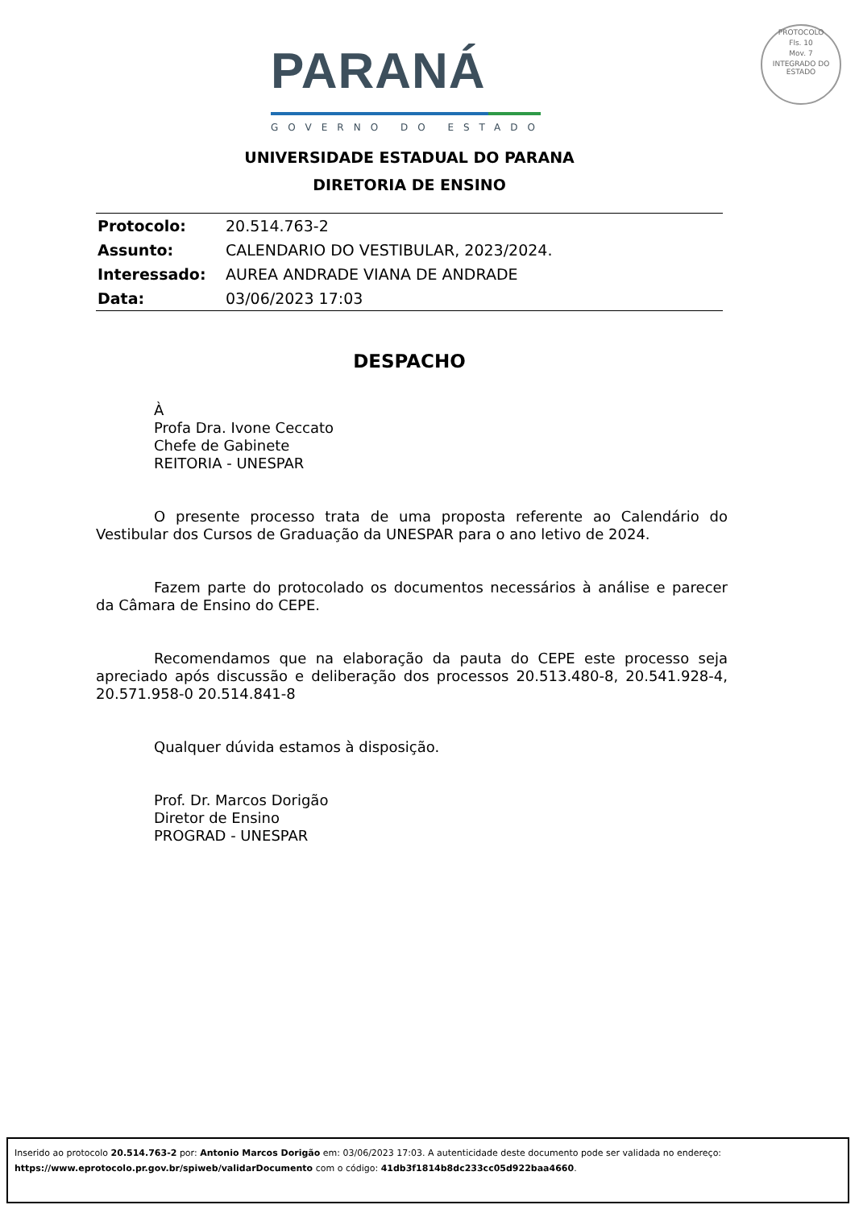PARANÁ
GOVERNO DO ESTADO
PROTOCOLO
Fls. 10
Mov. 7
INTEGRADO DO ESTADO
UNIVERSIDADE ESTADUAL DO PARANA
DIRETORIA DE ENSINO
| Protocolo: | 20.514.763-2 |
| Assunto: | CALENDARIO DO VESTIBULAR, 2023/2024. |
| Interessado: | AUREA ANDRADE VIANA DE ANDRADE |
| Data: | 03/06/2023 17:03 |
DESPACHO
À
Profa Dra. Ivone Ceccato
Chefe de Gabinete
REITORIA - UNESPAR
O presente processo trata de uma proposta referente ao Calendário do Vestibular dos Cursos de Graduação da UNESPAR para o ano letivo de 2024.
Fazem parte do protocolado os documentos necessários à análise e parecer da Câmara de Ensino do CEPE.
Recomendamos que na elaboração da pauta do CEPE este processo seja apreciado após discussão e deliberação dos processos 20.513.480-8, 20.541.928-4, 20.571.958-0 20.514.841-8
Qualquer dúvida estamos à disposição.
Prof. Dr. Marcos Dorigão
Diretor de Ensino
PROGRAD - UNESPAR
Inserido ao protocolo 20.514.763-2 por: Antonio Marcos Dorigão em: 03/06/2023 17:03. A autenticidade deste documento pode ser validada no endereço:
https://www.eprotocolo.pr.gov.br/spiweb/validarDocumento com o código: 41db3f1814b8dc233cc05d922baa4660.